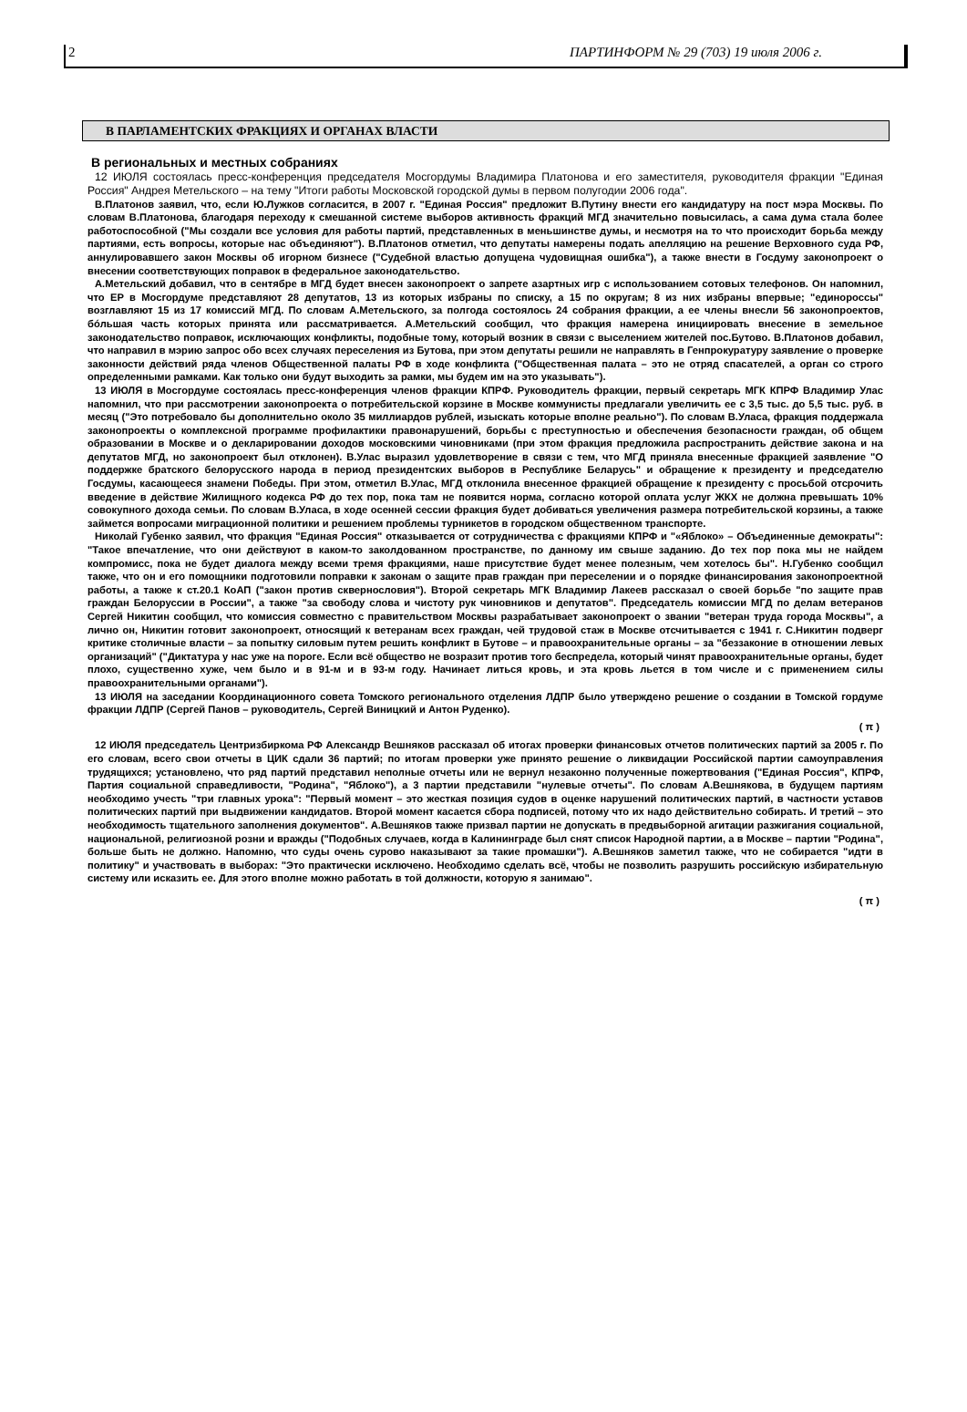2 ПАРТИНФОРМ № 29 (703) 19 июля 2006 г.
В ПАРЛАМЕНТСКИХ ФРАКЦИЯХ И ОРГАНАХ ВЛАСТИ
В региональных и местных собраниях
12 ИЮЛЯ состоялась пресс-конференция председателя Мосгордумы Владимира Платонова и его заместителя, руководителя фракции "Единая Россия" Андрея Метельского – на тему "Итоги работы Московской городской думы в первом полугодии 2006 года".
В.Платонов заявил, что, если Ю.Лужков согласится, в 2007 г. "Единая Россия" предложит В.Путину внести его кандидатуру на пост мэра Москвы. По словам В.Платонова, благодаря переходу к смешанной системе выборов активность фракций МГД значительно повысилась, а сама дума стала более работоспособной ("Мы создали все условия для работы партий, представленных в меньшинстве думы, и несмотря на то что происходит борьба между партиями, есть вопросы, которые нас объединяют"). В.Платонов отметил, что депутаты намерены подать апелляцию на решение Верховного суда РФ, аннулировавшего закон Москвы об игорном бизнесе ("Судебной властью допущена чудовищная ошибка"), а также внести в Госдуму законопроект о внесении соответствующих поправок в федеральное законодательство.
А.Метельский добавил, что в сентябре в МГД будет внесен законопроект о запрете азартных игр с использованием сотовых телефонов. Он напомнил, что ЕР в Мосгордуме представляют 28 депутатов, 13 из которых избраны по списку, а 15 по округам; 8 из них избраны впервые; "единороссы" возглавляют 15 из 17 комиссий МГД. По словам А.Метельского, за полгода состоялось 24 собрания фракции, а ее члены внесли 56 законопроектов, бóльшая часть которых принята или рассматривается. А.Метельский сообщил, что фракция намерена инициировать внесение в земельное законодательство поправок, исключающих конфликты, подобные тому, который возник в связи с выселением жителей пос.Бутово. В.Платонов добавил, что направил в мэрию запрос обо всех случаях переселения из Бутова, при этом депутаты решили не направлять в Генпрокуратуру заявление о проверке законности действий ряда членов Общественной палаты РФ в ходе конфликта ("Общественная палата – это не отряд спасателей, а орган со строго определенными рамками. Как только они будут выходить за рамки, мы будем им на это указывать").
13 ИЮЛЯ в Мосгордуме состоялась пресс-конференция членов фракции КПРФ. Руководитель фракции, первый секретарь МГК КПРФ Владимир Улас напомнил, что при рассмотрении законопроекта о потребительской корзине в Москве коммунисты предлагали увеличить ее с 3,5 тыс. до 5,5 тыс. руб. в месяц ("Это потребовало бы дополнительно около 35 миллиардов рублей, изыскать которые вполне реально"). По словам В.Уласа, фракция поддержала законопроекты о комплексной программе профилактики правонарушений, борьбы с преступностью и обеспечения безопасности граждан, об общем образовании в Москве и о декларировании доходов московскими чиновниками (при этом фракция предложила распространить действие закона и на депутатов МГД, но законопроект был отклонен). В.Улас выразил удовлетворение в связи с тем, что МГД приняла внесенные фракцией заявление "О поддержке братского белорусского народа в период президентских выборов в Республике Беларусь" и обращение к президенту и председателю Госдумы, касающееся знамени Победы. При этом, отметил В.Улас, МГД отклонила внесенное фракцией обращение к президенту с просьбой отсрочить введение в действие Жилищного кодекса РФ до тех пор, пока там не появится норма, согласно которой оплата услуг ЖКХ не должна превышать 10% совокупного дохода семьи. По словам В.Уласа, в ходе осенней сессии фракция будет добиваться увеличения размера потребительской корзины, а также займется вопросами миграционной политики и решением проблемы турникетов в городском общественном транспорте.
Николай Губенко заявил, что фракция "Единая Россия" отказывается от сотрудничества с фракциями КПРФ и "«Яблоко» – Объединенные демократы": "Такое впечатление, что они действуют в каком-то заколдованном пространстве, по данному им свыше заданию. До тех пор пока мы не найдем компромисс, пока не будет диалога между всеми тремя фракциями, наше присутствие будет менее полезным, чем хотелось бы". Н.Губенко сообщил также, что он и его помощники подготовили поправки к законам о защите прав граждан при переселении и о порядке финансирования законопроектной работы, а также к ст.20.1 КоАП ("закон против сквернословия"). Второй секретарь МГК Владимир Лакеев рассказал о своей борьбе "по защите прав граждан Белоруссии в России", а также "за свободу слова и чистоту рук чиновников и депутатов". Председатель комиссии МГД по делам ветеранов Сергей Никитин сообщил, что комиссия совместно с правительством Москвы разрабатывает законопроект о звании "ветеран труда города Москвы", а лично он, Никитин готовит законопроект, относящий к ветеранам всех граждан, чей трудовой стаж в Москве отсчитывается с 1941 г. С.Никитин подверг критике столичные власти – за попытку силовым путем решить конфликт в Бутове – и правоохранительные органы – за "беззаконие в отношении левых организаций" ("Диктатура у нас уже на пороге. Если всё общество не возразит против того беспредела, который чинят правоохранительные органы, будет плохо, существенно хуже, чем было и в 91-м и в 93-м году. Начинает литься кровь, и эта кровь льется в том числе и с применением силы правоохранительными органами").
13 ИЮЛЯ на заседании Координационного совета Томского регионального отделения ЛДПР было утверждено решение о создании в Томской гордуме фракции ЛДПР (Сергей Панов – руководитель, Сергей Виницкий и Антон Руденко).
( π )
12 ИЮЛЯ председатель Центризбиркома РФ Александр Вешняков рассказал об итогах проверки финансовых отчетов политических партий за 2005 г. По его словам, всего свои отчеты в ЦИК сдали 36 партий; по итогам проверки уже принято решение о ликвидации Российской партии самоуправления трудящихся; установлено, что ряд партий представил неполные отчеты или не вернул незаконно полученные пожертвования ("Единая Россия", КПРФ, Партия социальной справедливости, "Родина", "Яблоко"), а 3 партии представили "нулевые отчеты". По словам А.Вешнякова, в будущем партиям необходимо учесть "три главных урока": "Первый момент – это жесткая позиция судов в оценке нарушений политических партий, в частности уставов политических партий при выдвижении кандидатов. Второй момент касается сбора подписей, потому что их надо действительно собирать. И третий – это необходимость тщательного заполнения документов". А.Вешняков также призвал партии не допускать в предвыборной агитации разжигания социальной, национальной, религиозной розни и вражды ("Подобных случаев, когда в Калининграде был снят список Народной партии, а в Москве – партии "Родина", больше быть не должно. Напомню, что суды очень сурово наказывают за такие промашки"). А.Вешняков заметил также, что не собирается "идти в политику" и участвовать в выборах: "Это практически исключено. Необходимо сделать всё, чтобы не позволить разрушить российскую избирательную систему или исказить ее. Для этого вполне можно работать в той должности, которую я занимаю".
( π )